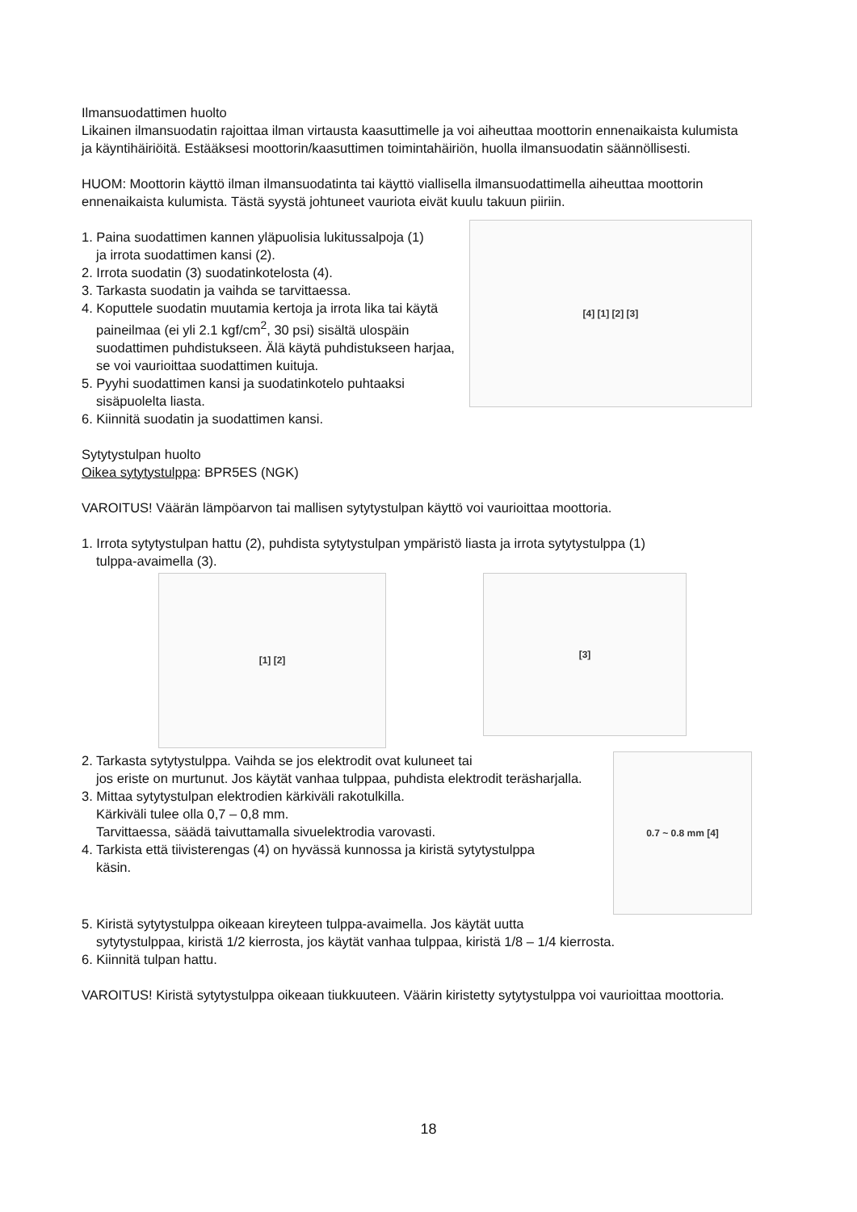Ilmansuodattimen huolto
Likainen ilmansuodatin rajoittaa ilman virtausta kaasuttimelle ja voi aiheuttaa moottorin ennenaikaista kulumista ja käyntihäiriöitä. Estääksesi moottorin/kaasuttimen toimintahäiriön, huolla ilmansuodatin säännöllisesti.
HUOM: Moottorin käyttö ilman ilmansuodatinta tai käyttö viallisella ilmansuodattimella aiheuttaa moottorin ennenaikaista kulumista. Tästä syystä johtuneet vauriota eivät kuulu takuun piiriin.
1. Paina suodattimen kannen yläpuolisia lukitussalpoja (1)
ja irrota suodattimen kansi (2).
2. Irrota suodatin (3) suodatinkotelosta (4).
3. Tarkasta suodatin ja vaihda se tarvittaessa.
4. Koputtele suodatin muutamia kertoja ja irrota lika tai käytä
paineilmaa (ei yli 2.1 kgf/cm<sup>2</sup>, 30 psi) sisältä ulospäin suodattimen puhdistukseen. Älä käytä puhdistukseen harjaa, se voi vaurioittaa suodattimen kuituja.
5. Pyyhi suodattimen kansi ja suodatinkotelo puhtaaksi
sisäpuolelta liasta.
6. Kiinnitä suodatin ja suodattimen kansi.
[4] [1] [2] [3]
Sytytystulpan huolto
Oikea sytytystulppa: BPR5ES (NGK)
VAROITUS! Väärän lämpöarvon tai mallisen sytytystulpan käyttö voi vaurioittaa moottoria.
1. Irrota sytytystulpan hattu (2), puhdista sytytystulpan ympäristö liasta ja irrota sytytystulppa (1)
tulppa-avaimella (3).
[1] [2]
[3]
2. Tarkasta sytytystulppa. Vaihda se jos elektrodit ovat kuluneet tai
jos eriste on murtunut. Jos käytät vanhaa tulppaa, puhdista elektrodit teräsharjalla.
3. Mittaa sytytystulpan elektrodien kärkiväli rakotulkilla.
Kärkiväli tulee olla 0,7 – 0,8 mm.
Tarvittaessa, säädä taivuttamalla sivuelektrodia varovasti.
4. Tarkista että tiivisterengas (4) on hyvässä kunnossa ja kiristä sytytystulppa
käsin.
0.7 ~ 0.8 mm [4]
5. Kiristä sytytystulppa oikeaan kireyteen tulppa-avaimella. Jos käytät uutta
sytytystulppaa, kiristä 1/2 kierrosta, jos käytät vanhaa tulppaa, kiristä 1/8 – 1/4 kierrosta.
6. Kiinnitä tulpan hattu.
VAROITUS! Kiristä sytytystulppa oikeaan tiukkuuteen. Väärin kiristetty sytytystulppa voi vaurioittaa moottoria.
18